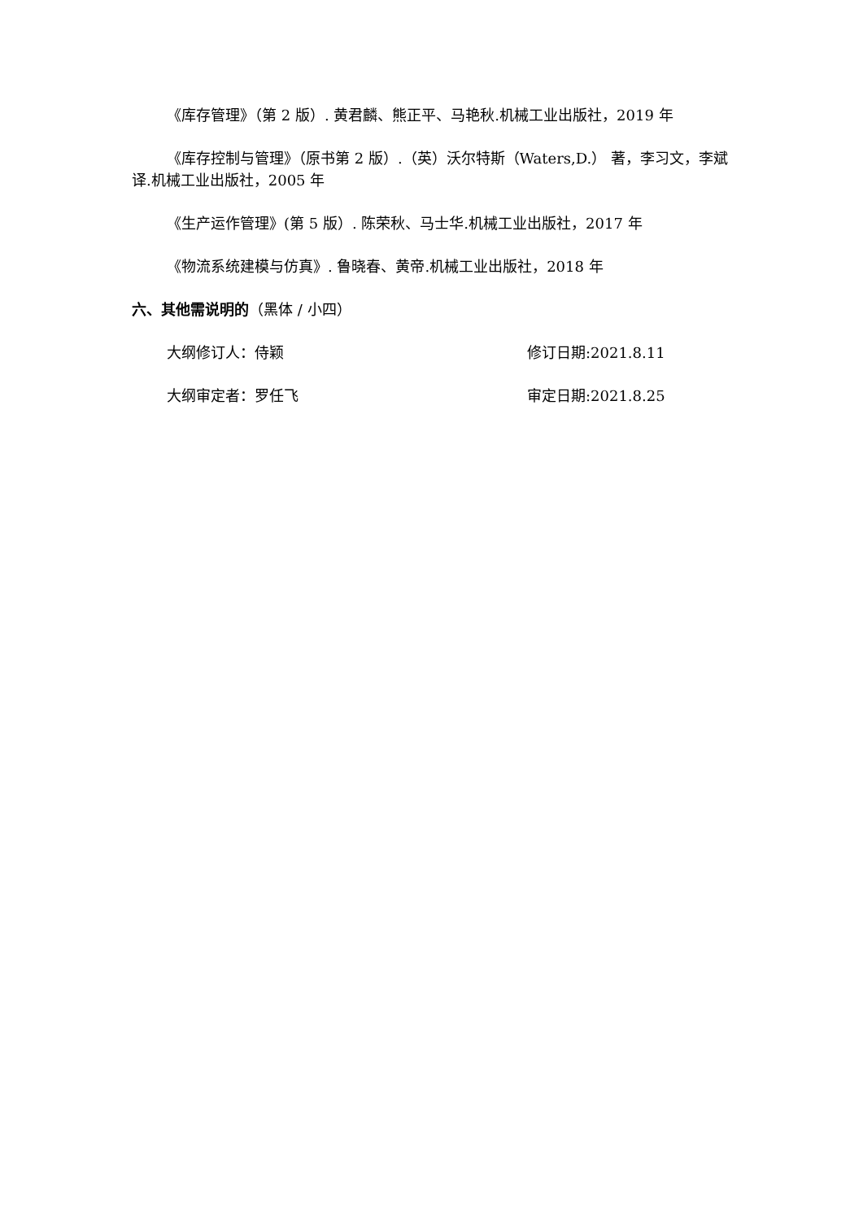《库存管理》（第 2 版）. 黄君麟、熊正平、马艳秋.机械工业出版社，2019 年
《库存控制与管理》（原书第 2 版）.（英）沃尔特斯（Waters,D.） 著，李习文，李斌 译.机械工业出版社，2005 年
《生产运作管理》(第 5 版）. 陈荣秋、马士华.机械工业出版社，2017 年
《物流系统建模与仿真》. 鲁晓春、黄帝.机械工业出版社，2018 年
六、其他需说明的（黑体 / 小四）
大纲修订人：侍颖 修订日期:2021.8.11
大纲审定者：罗任飞 审定日期:2021.8.25